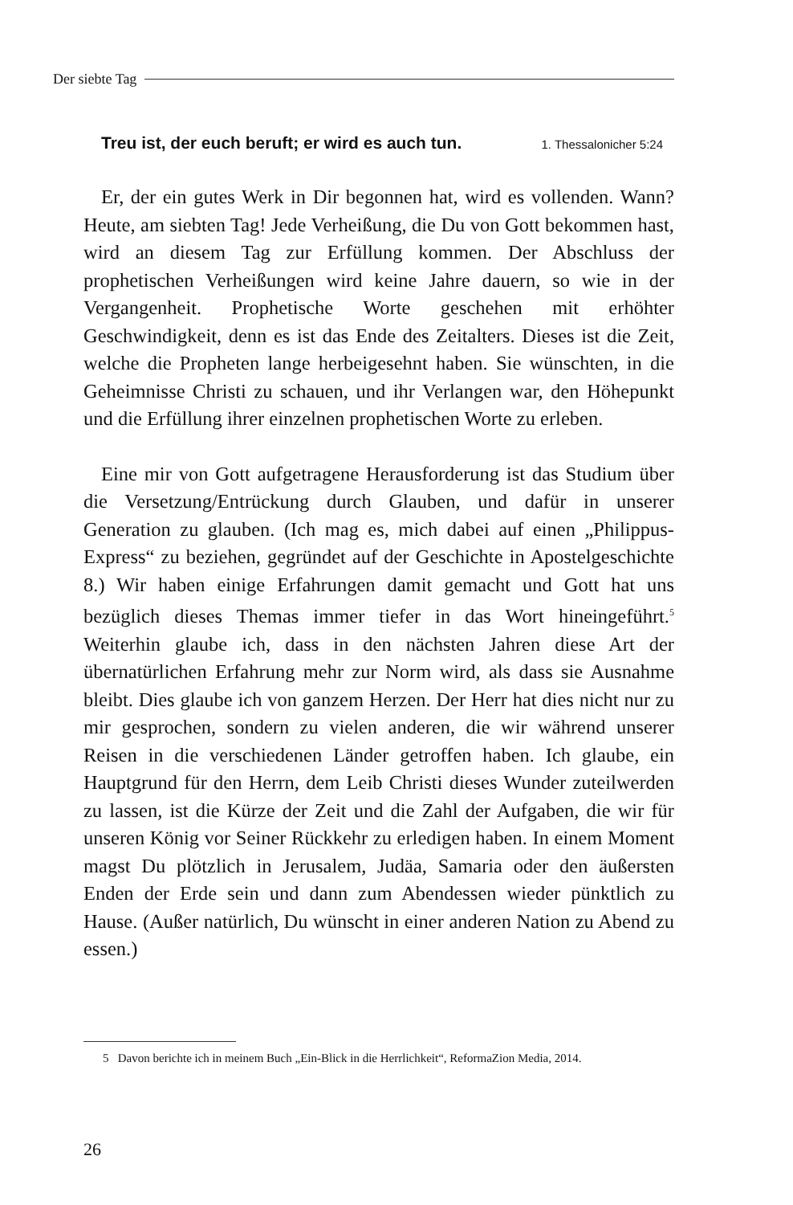Der siebte Tag
Treu ist, der euch beruft; er wird es auch tun. 1. Thessalonicher 5:24
Er, der ein gutes Werk in Dir begonnen hat, wird es vollenden. Wann? Heute, am siebten Tag! Jede Verheißung, die Du von Gott bekommen hast, wird an diesem Tag zur Erfüllung kommen. Der Abschluss der prophetischen Verheißungen wird keine Jahre dauern, so wie in der Vergangenheit. Prophetische Worte geschehen mit erhöhter Geschwindigkeit, denn es ist das Ende des Zeitalters. Dieses ist die Zeit, welche die Propheten lange herbeigesehnt haben. Sie wünschten, in die Geheimnisse Christi zu schauen, und ihr Verlangen war, den Höhepunkt und die Erfüllung ihrer einzelnen prophetischen Worte zu erleben.
Eine mir von Gott aufgetragene Herausforderung ist das Studium über die Versetzung/Entrückung durch Glauben, und dafür in unserer Generation zu glauben. (Ich mag es, mich dabei auf einen „Philippus-Express“ zu beziehen, gegründet auf der Geschichte in Apostelgeschichte 8.) Wir haben einige Erfahrungen damit gemacht und Gott hat uns bezüglich dieses Themas immer tiefer in das Wort hineingeführt.<sup>5</sup> Weiterhin glaube ich, dass in den nächsten Jahren diese Art der übernatürlichen Erfahrung mehr zur Norm wird, als dass sie Ausnahme bleibt. Dies glaube ich von ganzem Herzen. Der Herr hat dies nicht nur zu mir gesprochen, sondern zu vielen anderen, die wir während unserer Reisen in die verschiedenen Länder getroffen haben. Ich glaube, ein Hauptgrund für den Herrn, dem Leib Christi dieses Wunder zuteilwerden zu lassen, ist die Kürze der Zeit und die Zahl der Aufgaben, die wir für unseren König vor Seiner Rückkehr zu erledigen haben. In einem Moment magst Du plötzlich in Jerusalem, Judäa, Samaria oder den äußersten Enden der Erde sein und dann zum Abendessen wieder pünktlich zu Hause. (Außer natürlich, Du wünscht in einer anderen Nation zu Abend zu essen.)
5 Davon berichte ich in meinem Buch „Ein-Blick in die Herrlichkeit“, ReformaZion Media, 2014.
26